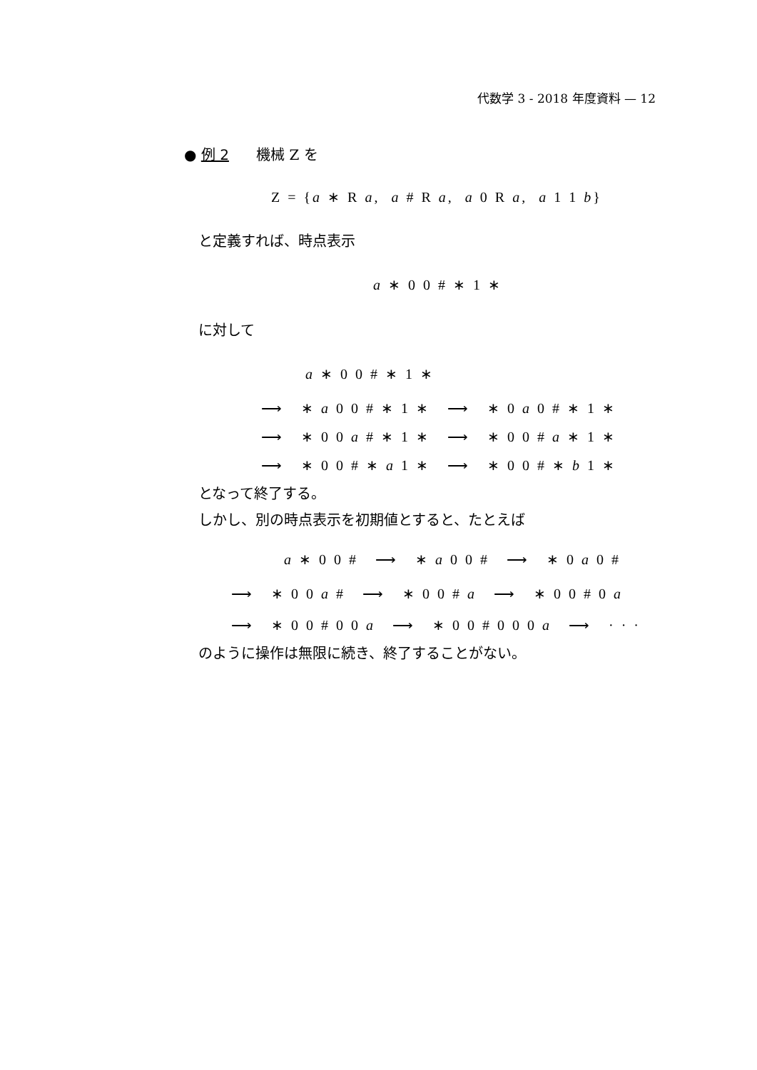代数学 3 - 2018 年度資料 — 12
● 例 2 機械 Z を
Z = {a ∗ R a, a # R a, a 0 R a, a 1 1 b}
と定義すれば、時点表示
a ∗ 0 0 # ∗ 1 ∗
に対して
a ∗ 0 0 # ∗ 1 ∗
⟶ ∗ a 0 0 # ∗ 1 ∗ ⟶ ∗ 0 a 0 # ∗ 1 ∗
⟶ ∗ 0 0 a # ∗ 1 ∗ ⟶ ∗ 0 0 # a ∗ 1 ∗
⟶ ∗ 0 0 # ∗ a 1 ∗ ⟶ ∗ 0 0 # ∗ b 1 ∗
となって終了する。
しかし、別の時点表示を初期値とすると、たとえば
a ∗ 0 0 # ⟶ ∗ a 0 0 # ⟶ ∗ 0 a 0 #
⟶ ∗ 0 0 a # ⟶ ∗ 0 0 # a ⟶ ∗ 0 0 # 0 a
⟶ ∗ 0 0 # 0 0 a ⟶ ∗ 0 0 # 0 0 0 a ⟶ · · ·
のように操作は無限に続き、終了することがない。